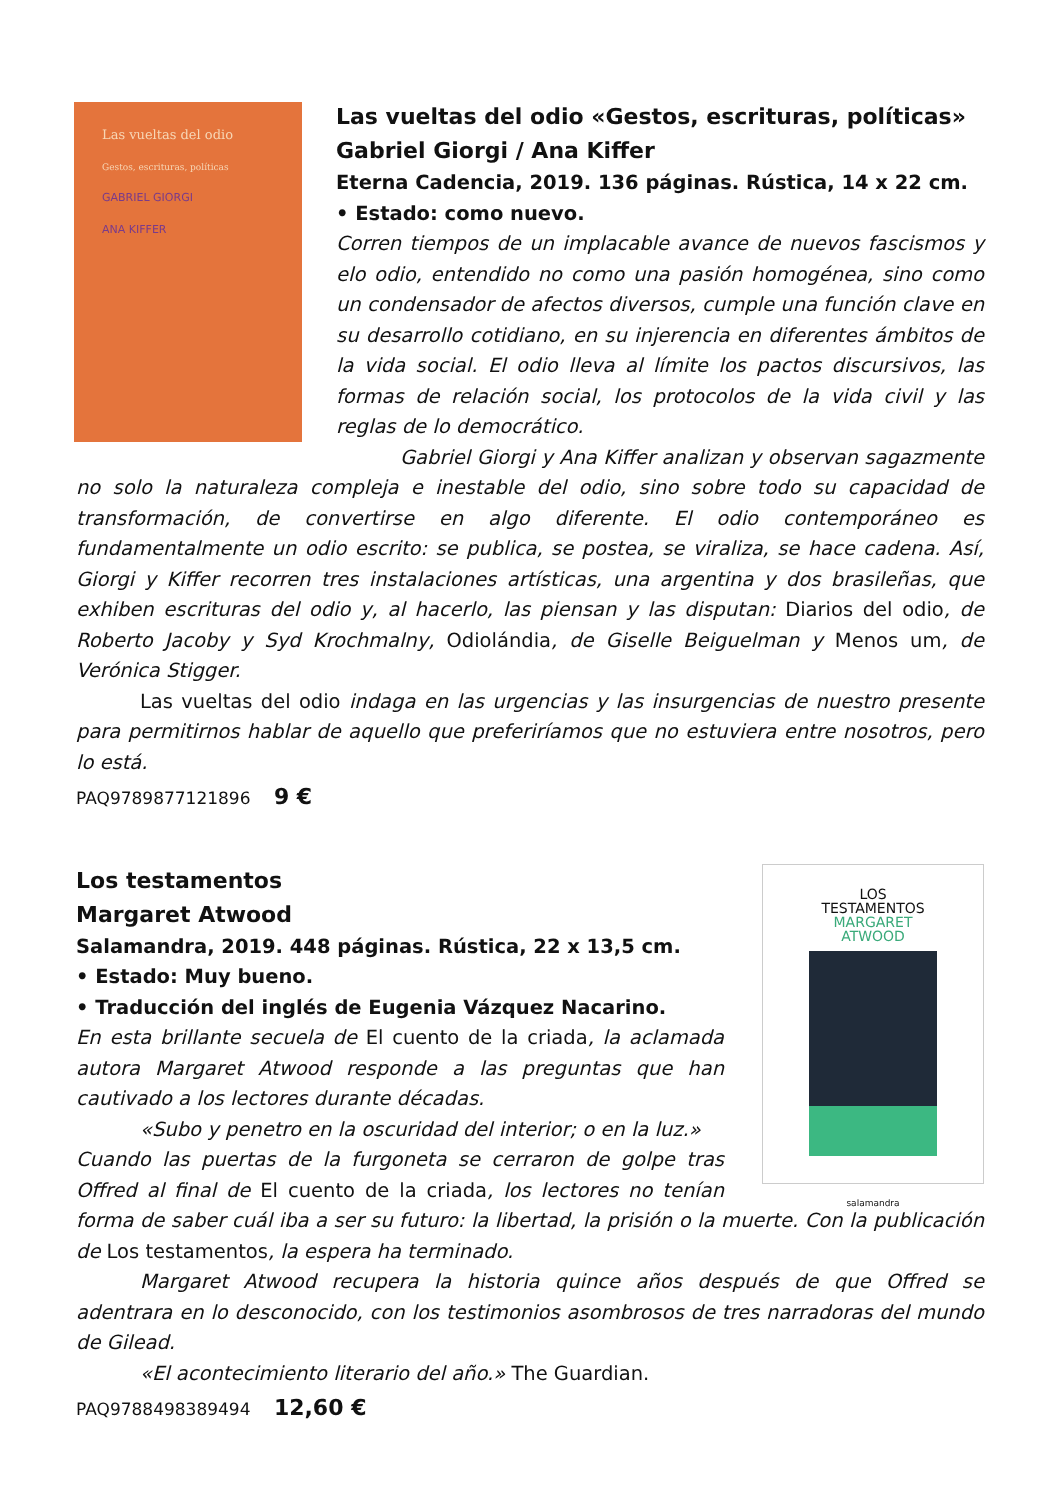Las vueltas del odio
Gestos, escrituras, políticas
GABRIEL GIORGI
ANA KIFFER
Las vueltas del odio «Gestos, escrituras, políticas»
Gabriel Giorgi / Ana Kiffer
Eterna Cadencia, 2019. 136 páginas. Rústica, 14 x 22 cm.
• Estado: como nuevo.
Corren tiempos de un implacable avance de nuevos fascismos y elo odio, entendido no como una pasión homogénea, sino como un condensador de afectos diversos, cumple una función clave en su desarrollo cotidiano, en su injerencia en diferentes ámbitos de la vida social. El odio lleva al límite los pactos discursivos, las formas de relación social, los protocolos de la vida civil y las reglas de lo democrático.
Gabriel Giorgi y Ana Kiffer analizan y observan sagazmente no solo la naturaleza compleja e inestable del odio, sino sobre todo su capacidad de transformación, de convertirse en algo diferente. El odio contemporáneo es fundamentalmente un odio escrito: se publica, se postea, se viraliza, se hace cadena. Así, Giorgi y Kiffer recorren tres instalaciones artísticas, una argentina y dos brasileñas, que exhiben escrituras del odio y, al hacerlo, las piensan y las disputan: Diarios del odio, de Roberto Jacoby y Syd Krochmalny, Odiolándia, de Giselle Beiguelman y Menos um, de Verónica Stigger.
Las vueltas del odio indaga en las urgencias y las insurgencias de nuestro presente para permitirnos hablar de aquello que preferiríamos que no estuviera entre nosotros, pero lo está.
PAQ9789877121896 9 €
LOS
TESTAMENTOS
MARGARET
ATWOOD
salamandra
Los testamentos
Margaret Atwood
Salamandra, 2019. 448 páginas. Rústica, 22 x 13,5 cm.
• Estado: Muy bueno.
• Traducción del inglés de Eugenia Vázquez Nacarino.
En esta brillante secuela de El cuento de la criada, la aclamada autora Margaret Atwood responde a las preguntas que han cautivado a los lectores durante décadas.
«Subo y penetro en la oscuridad del interior; o en la luz.»
Cuando las puertas de la furgoneta se cerraron de golpe tras Offred al final de El cuento de la criada, los lectores no tenían forma de saber cuál iba a ser su futuro: la libertad, la prisión o la muerte. Con la publicación de Los testamentos, la espera ha terminado.
Margaret Atwood recupera la historia quince años después de que Offred se adentrara en lo desconocido, con los testimonios asombrosos de tres narradoras del mundo de Gilead.
«El acontecimiento literario del año.» The Guardian.
PAQ9788498389494 12,60 €